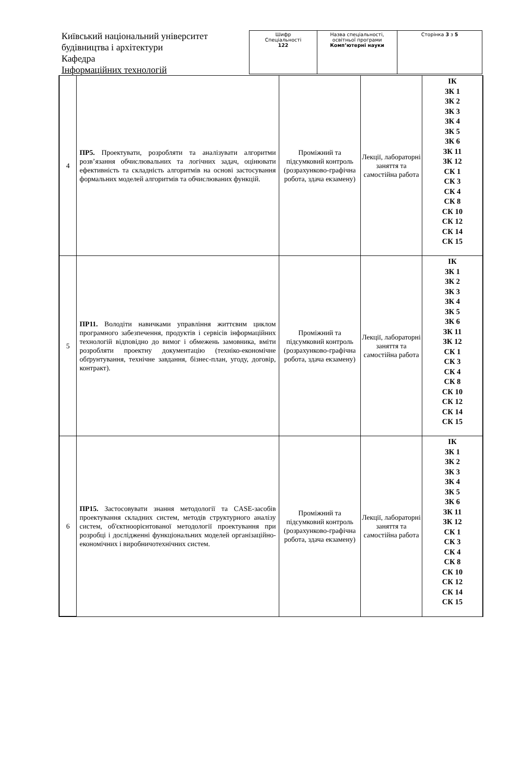Київський національний університет будівництва і архітектури
Кафедра
Інформаційних технологій
| Шифр Спеціальності 122 | Назва спеціальності, освітньої програми Комп’ютерні науки | Сторінка 3 з 5 |
| 4 | ПР5. Проектувати, розробляти та аналізувати алгоритми розв’язання обчислювальних та логічних задач, оцінювати ефективність та складність алгоритмів на основі застосування формальних моделей алгоритмів та обчислюваних функцій. | Проміжний та підсумковий контроль (розрахунково-графічна робота, здача екзамену) | Лекції, лабораторні заняття та самостійна работа | ІК ЗК 1 ЗК 2 ЗК 3 ЗК 4 ЗК 5 ЗК 6 ЗК 11 ЗК 12 СК 1 СК 3 СК 4 СК 8 СК 10 СК 12 СК 14 СК 15 |
| 5 | ПР11. Володіти навичками управління життєвим циклом програмного забезпечення, продуктів і сервісів інформаційних технологій відповідно до вимог і обмежень замовника, вміти розробляти проектну документацію (техніко-економічне обґрунтування, технічне завдання, бізнес-план, угоду, договір, контракт). | Проміжний та підсумковий контроль (розрахунково-графічна робота, здача екзамену) | Лекції, лабораторні заняття та самостійна работа | ІК ЗК 1 ЗК 2 ЗК 3 ЗК 4 ЗК 5 ЗК 6 ЗК 11 ЗК 12 СК 1 СК 3 СК 4 СК 8 СК 10 СК 12 СК 14 СК 15 |
| 6 | ПР15. Застосовувати знання методології та CASE-засобів проектування складних систем, методів структурного аналізу систем, об'єктноорієнтованої методології проектування при розробці і дослідженні функціональних моделей організаційно-економічних і виробничотехнічних систем. | Проміжний та підсумковий контроль (розрахунково-графічна робота, здача екзамену) | Лекції, лабораторні заняття та самостійна работа | ІК ЗК 1 ЗК 2 ЗК 3 ЗК 4 ЗК 5 ЗК 6 ЗК 11 ЗК 12 СК 1 СК 3 СК 4 СК 8 СК 10 СК 12 СК 14 СК 15 |